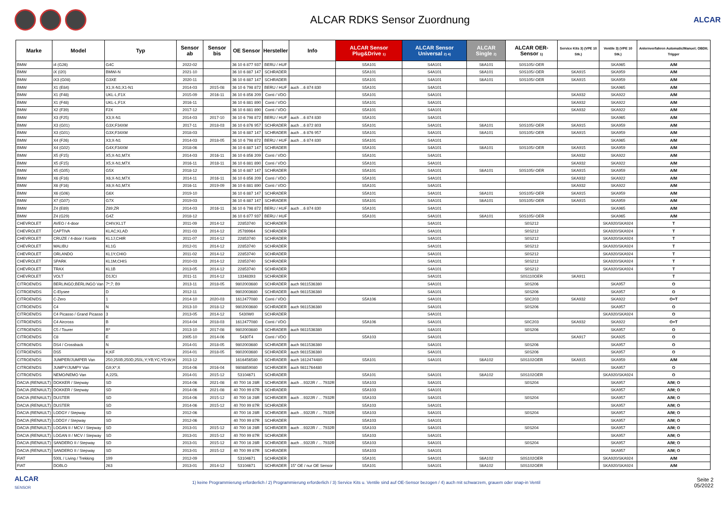ALCAR RDKS Sensor Zuordnung
ALCAR
| Marke | Model | Typ | Sensor ab | Sensor bis | OE Sensor | Hersteller | Info | ALCAR Sensor Plug&Drive 1) | ALCAR Sensor Universal 2) 4) | ALCAR Single 2) | ALCAR OER-Sensor 1) | Service Kits 3) (VPE 10 Stk.) | Ventile 3) (VPE 10 Stk.) | Anlernverfahren Automatic/Manuel; OBDII; Trigger |
| --- | --- | --- | --- | --- | --- | --- | --- | --- | --- | --- | --- | --- | --- | --- |
| BMW | i4 (G26) | G4C | 2022-02 | | 36 10 6 877 937 | BERU / HUF | | S5A101 | S4A101 | S6A101 | S0S105/-OER | | SKA965 | A/M |
| BMW | iX (I20) | BMWi-N | 2021-10 | | 36 10 6 887 147 | SCHRADER | | S5A101 | S4A101 | S6A101 | S0S105/-OER | SKA915 | SKA959 | A/M |
| BMW | iX3 (G08) | G3XE | 2020-11 | | 36 10 6 887 147 | SCHRADER | | S5A101 | S4A101 | S6A101 | S0S105/-OER | SKA915 | SKA959 | A/M |
| BMW | X1 (E84) | X1;X-N1;X1-N1 | 2014-03 | 2015-08 | 36 10 6 798 872 | BERU / HUF | auch ...6 874 830 | S5A101 | S4A101 | | | | SKA965 | A/M |
| BMW | X1 (F48) | UKL-L;F1X | 2015-09 | 2016-11 | 36 10 6 856 209 | Conti / VDO | | S5A101 | S4A101 | | | SKA932 | SKA922 | A/M |
| BMW | X1 (F48) | UKL-L;F1X | 2016-11 | | 36 10 6 881 890 | Conti / VDO | | S5A101 | S4A101 | | | SKA932 | SKA922 | A/M |
| BMW | X2 (F39) | F2X | 2017-12 | | 36 10 6 881 890 | Conti / VDO | | S5A101 | S4A101 | | | SKA932 | SKA922 | A/M |
| BMW | X3 (F25) | X3;X-N1 | 2014-03 | 2017-10 | 36 10 6 798 872 | BERU / HUF | auch ...6 874 830 | S5A101 | S4A101 | | | | SKA965 | A/M |
| BMW | X3 (G01) | G3X;F34XM | 2017-11 | 2018-03 | 36 10 6 876 957 | SCHRADER | auch ...6 872 803 | S5A101 | S4A101 | S6A101 | S0S105/-OER | SKA915 | SKA959 | A/M |
| BMW | X3 (G01) | G3X;F34XM | 2018-03 | | 36 10 6 887 147 | SCHRADER | auch ...6 876 957 | S5A101 | S4A101 | S6A101 | S0S105/-OER | SKA915 | SKA959 | A/M |
| BMW | X4 (F26) | X3;X-N1 | 2014-03 | 2018-05 | 36 10 6 798 872 | BERU / HUF | auch ...6 874 830 | S5A101 | S4A101 | | | | SKA965 | A/M |
| BMW | X4 (G02) | G4X;F34XM | 2018-06 | | 36 10 6 887 147 | SCHRADER | | S5A101 | S4A101 | S6A101 | S0S105/-OER | SKA915 | SKA959 | A/M |
| BMW | X5 (F15) | X5;X-N1;M7X | 2014-03 | 2016-11 | 36 10 6 856 209 | Conti / VDO | | S5A101 | S4A101 | | | SKA932 | SKA922 | A/M |
| BMW | X5 (F15) | X5;X-N1;M7X | 2016-11 | 2018-11 | 36 10 6 881 890 | Conti / VDO | | S5A101 | S4A101 | | | SKA932 | SKA922 | A/M |
| BMW | X5 (G05) | G5X | 2018-12 | | 36 10 6 887 147 | SCHRADER | | S5A101 | S4A101 | S6A101 | S0S105/-OER | SKA915 | SKA959 | A/M |
| BMW | X6 (F16) | X6;X-N1;M7X | 2014-11 | 2016-11 | 36 10 6 856 209 | Conti / VDO | | S5A101 | S4A101 | | | SKA932 | SKA922 | A/M |
| BMW | X6 (F16) | X6;X-N1;M7X | 2016-11 | 2019-09 | 36 10 6 881 890 | Conti / VDO | | S5A101 | S4A101 | | | SKA932 | SKA922 | A/M |
| BMW | X6 (G06) | G6X | 2019-10 | | 36 10 6 887 147 | SCHRADER | | S5A101 | S4A101 | S6A101 | S0S105/-OER | SKA915 | SKA959 | A/M |
| BMW | X7 (G07) | G7X | 2019-03 | | 36 10 6 887 147 | SCHRADER | | S5A101 | S4A101 | S6A101 | S0S105/-OER | SKA915 | SKA959 | A/M |
| BMW | Z4 (E89) | Z89;ZR | 2014-03 | 2016-11 | 36 10 6 798 872 | BERU / HUF | auch ...6 874 830 | S5A101 | S4A101 | | | | SKA965 | A/M |
| BMW | Z4 (G29) | G4Z | 2018-12 | | 36 10 6 877 937 | BERU / HUF | | S5A101 | S4A101 | S6A101 | S0S105/-OER | | SKA965 | A/M |
| CHEVROLET | AVEO / 4-door | CHIV;KL1T | 2011-09 | 2014-12 | 22853740 | SCHRADER | | | S4A101 | | S0S212 | | SKA920/SKA924 | T |
| CHEVROLET | CAPTIVA | KLAC;KLAD | 2011-03 | 2014-12 | 25789964 | SCHRADER | | | S4A101 | | S0S212 | | SKA920/SKA924 | T |
| CHEVROLET | CRUZE / 4-door / Kombi | KL1J;CHIR | 2011-07 | 2014-12 | 22853740 | SCHRADER | | | S4A101 | | S0S212 | | SKA920/SKA924 | T |
| CHEVROLET | MALIBU | KL1G | 2012-01 | 2014-12 | 22853740 | SCHRADER | | | S4A101 | | S0S212 | | SKA920/SKA924 | T |
| CHEVROLET | ORLANDO | KL1Y;CHIO | 2011-02 | 2014-12 | 22853740 | SCHRADER | | | S4A101 | | S0S212 | | SKA920/SKA924 | T |
| CHEVROLET | SPARK | KL1M;CHIS | 2010-03 | 2014-12 | 22853740 | SCHRADER | | | S4A101 | | S0S212 | | SKA920/SKA924 | T |
| CHEVROLET | TRAX | KL1B | 2013-05 | 2014-12 | 22853740 | SCHRADER | | | S4A101 | | S0S212 | | SKA920/SKA924 | T |
| CHEVROLET | VOLT | D1JCI | 2011-11 | 2014-12 | 13348393 | SCHRADER | | | S4A101 | | S0S110OER | SKA911 | | T |
| CITROEN/DS | BERLINGO;BERLINGO Van | 7*;7; B9 | 2013-11 | 2018-05 | 9802003680 | SCHRADER | auch 9811536380 | | S4A101 | | S0S206 | | SKA957 | O |
| CITROEN/DS | C-Elysee | D | 2012-11 | | 9802003680 | SCHRADER | auch 9811536380 | | S4A101 | | S0S206 | | SKA957 | O |
| CITROEN/DS | C-Zero | 1 | 2014-10 | 2020-03 | 1612477080 | Conti / VDO | | S5A106 | S4A101 | | S0C203 | SKA932 | SKA922 | O+T |
| CITROEN/DS | C4 | N | 2013-10 | 2018-12 | 9802003680 | SCHRADER | auch 9811536380 | | S4A101 | | S0S206 | | SKA957 | O |
| CITROEN/DS | C4 Picasso / Grand Picasso | 3 | 2013-05 | 2014-12 | 5430W0 | SCHRADER | | | S4A101 | | | | SKA920/SKA924 | O |
| CITROEN/DS | C4 Aircross | B | 2014-04 | 2018-03 | 1612477080 | Conti / VDO | | S5A106 | S4A101 | | S0C203 | SKA932 | SKA922 | O+T |
| CITROEN/DS | C5 / Tourer | R* | 2013-10 | 2017-08 | 9802003680 | SCHRADER | auch 9811536380 | | S4A101 | | S0S206 | | SKA957 | O |
| CITROEN/DS | C8 | E | 2005-10 | 2014-06 | 5430T4 | Conti / VDO | | S5A103 | S4A101 | | | SKA917 | SKA925 | O |
| CITROEN/DS | DS4 / Crossback | N | 2014-01 | 2018-05 | 9802003680 | SCHRADER | auch 9811536380 | | S4A101 | | S0S206 | | SKA957 | O |
| CITROEN/DS | DS5 | K;KF | 2014-01 | 2018-05 | 9802003680 | SCHRADER | auch 9811536380 | | S4A101 | | S0S206 | | SKA957 | O |
| CITROEN/DS | JUMPER/JUMPER Van | 250;250B;250D;250L;Y;YB;YC;YD;W;H | 2013-12 | | 1616456580 | SCHRADER | auch 1612474480 | S5A101 | S4A101 | S6A102 | S0S102OER | SKA915 | SKA959 | A/M |
| CITROEN/DS | JUMPY/JUMPY Van | G9;X*;X | 2014-06 | 2016-04 | 9808859080 | SCHRADER | auch 9811764480 | | | | | | SKA957 | O |
| CITROEN/DS | NEMO/NEMO Van | A;225L | 2014-01 | 2015-12 | 53104671 | SCHRADER | | S5A101 | S4A101 | S6A102 | S0S102OER | | SKA920/SKA924 | O |
| DACIA (RENAULT) | DOKKER / Stepway | SD | 2014-06 | 2021-08 | 40 700 16 28R | SCHRADER | auch ...9322R / ... 7932R | S5A103 | S4A101 | | S0S204 | | SKA957 | A/M; O |
| DACIA (RENAULT) | DOKKER / Stepway | SD | 2014-06 | 2021-08 | 40 700 99 87R | SCHRADER | | S5A103 | S4A101 | | | | SKA957 | A/M; O |
| DACIA (RENAULT) | DUSTER | SD | 2014-06 | 2015-12 | 40 700 16 28R | SCHRADER | auch ...9322R / ... 7932R | S5A103 | S4A101 | | S0S204 | | SKA957 | A/M; O |
| DACIA (RENAULT) | DUSTER | SD | 2014-06 | 2015-12 | 40 700 99 87R | SCHRADER | | S5A103 | S4A101 | | | | SKA957 | A/M; O |
| DACIA (RENAULT) | LODGY / Stepway | SD | 2012-06 | | 40 700 16 28R | SCHRADER | auch ...9322R / ... 7932R | S5A103 | S4A101 | | S0S204 | | SKA957 | A/M; O |
| DACIA (RENAULT) | LODGY / Stepway | SD | 2012-06 | | 40 700 99 87R | SCHRADER | | S5A103 | S4A101 | | | | SKA957 | A/M; O |
| DACIA (RENAULT) | LOGAN II / MCV / Stepway | SD | 2013-01 | 2015-12 | 40 700 16 28R | SCHRADER | auch ...9322R / ... 7932R | S5A103 | S4A101 | | S0S204 | | SKA957 | A/M; O |
| DACIA (RENAULT) | LOGAN II / MCV / Stepway | SD | 2013-01 | 2015-12 | 40 700 99 87R | SCHRADER | | S5A103 | S4A101 | | | | SKA957 | A/M; O |
| DACIA (RENAULT) | SANDERO II / Stepway | SD | 2013-01 | 2015-12 | 40 700 16 28R | SCHRADER | auch ...9322R / ... 7932R | S5A103 | S4A101 | | S0S204 | | SKA957 | A/M; O |
| DACIA (RENAULT) | SANDERO II / Stepway | SD | 2013-01 | 2015-12 | 40 700 99 87R | SCHRADER | | S5A103 | S4A101 | | | | SKA957 | A/M; O |
| FIAT | 500L / Living / Trekking | 199 | 2012-09 | | 53104671 | SCHRADER | | S5A101 | S4A101 | S6A102 | S0S102OER | | SKA920/SKA924 | A/M |
| FIAT | DOBLO | 263 | 2013-01 | 2014-12 | 53104671 | SCHRADER | 15" OE / nur OE Sensor | S5A101 | S4A101 | S6A102 | S0S102OER | | SKA920/SKA924 | A/M |
ALCAR
SENSOR
1) keine Programmierung erforderlich / 2) Programmierung erforderlich / 3) Service Kits u. Ventile sind auf OE-Sensor bezogen / 4) auch mit schwarzem, grauem oder snap-in Ventil
Seite 2
05/2022